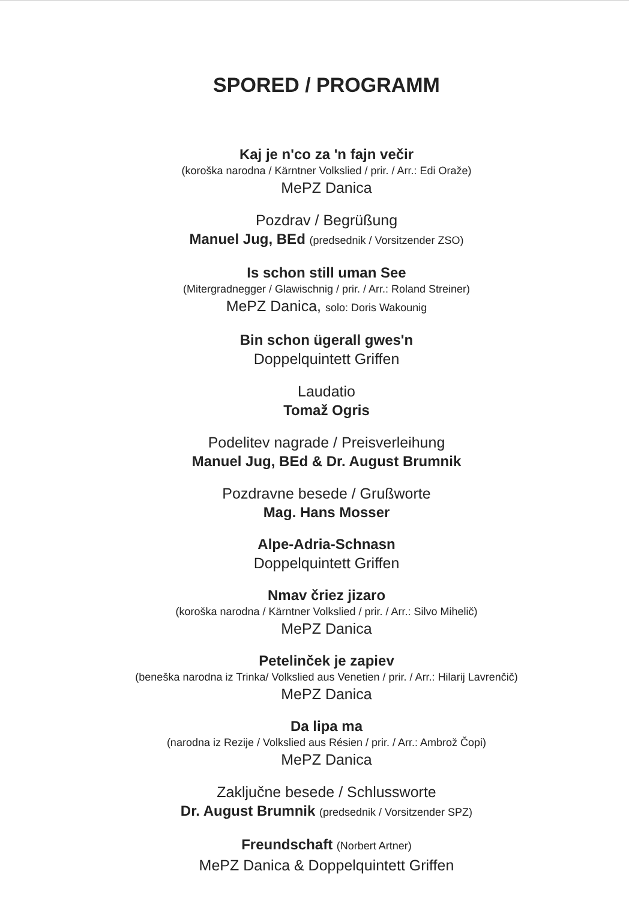SPORED / PROGRAMM
Kaj je n'co za 'n fajn večir
(koroška narodna / Kärntner Volkslied / prir. / Arr.: Edi Oraže)
MePZ Danica
Pozdrav / Begrüßung
Manuel Jug, BEd (predsednik / Vorsitzender ZSO)
Is schon still uman See
(Mitergradnegger / Glawischnig / prir. / Arr.: Roland Streiner)
MePZ Danica, solo: Doris Wakounig
Bin schon ügerall gwes'n
Doppelquintett Griffen
Laudatio
Tomaž Ogris
Podelitev nagrade / Preisverleihung
Manuel Jug, BEd & Dr. August Brumnik
Pozdravne besede / Grußworte
Mag. Hans Mosser
Alpe-Adria-Schnasn
Doppelquintett Griffen
Nmav čriez jizaro
(koroška narodna / Kärntner Volkslied / prir. / Arr.: Silvo Mihelič)
MePZ Danica
Petelinček je zapiev
(beneška narodna iz Trinka/ Volkslied aus Venetien / prir. / Arr.: Hilarij Lavrenčič)
MePZ Danica
Da lipa ma
(narodna iz Rezije / Volkslied aus Résien / prir. / Arr.: Ambrož Čopi)
MePZ Danica
Zaključne besede / Schlussworte
Dr. August Brumnik (predsednik / Vorsitzender SPZ)
Freundschaft (Norbert Artner)
MePZ Danica & Doppelquintett Griffen